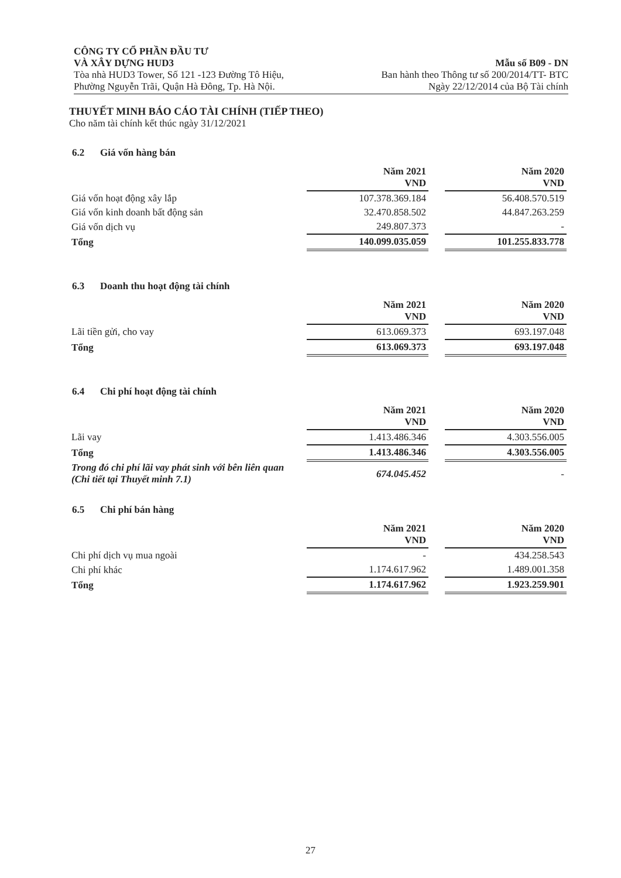CÔNG TY CỔ PHẦN ĐẦU TƯ
VÀ XÂY DỰNG HUD3 Mẫu số B09 - DN
Tòa nhà HUD3 Tower, Số 121 -123 Đường Tô Hiệu, Ban hành theo Thông tư số 200/2014/TT- BTC
Phường Nguyễn Trãi, Quận Hà Đông, Tp. Hà Nội. Ngày 22/12/2014 của Bộ Tài chính
THUYẾT MINH BÁO CÁO TÀI CHÍNH (TIẾP THEO)
Cho năm tài chính kết thúc ngày 31/12/2021
6.2 Giá vốn hàng bán
| | Năm 2021 VND | | Năm 2020 VND |
| Giá vốn hoạt động xây lắp | 107.378.369.184 | | 56.408.570.519 |
| Giá vốn kinh doanh bất động sản | 32.470.858.502 | | 44.847.263.259 |
| Giá vốn dịch vụ | 249.807.373 | | - |
| Tổng | 140.099.035.059 | | 101.255.833.778 |
6.3 Doanh thu hoạt động tài chính
| | Năm 2021 VND | | Năm 2020 VND |
| Lãi tiền gửi, cho vay | 613.069.373 | | 693.197.048 |
| Tổng | 613.069.373 | | 693.197.048 |
6.4 Chi phí hoạt động tài chính
| | Năm 2021 VND | | Năm 2020 VND |
| Lãi vay | 1.413.486.346 | | 4.303.556.005 |
| Tổng | 1.413.486.346 | | 4.303.556.005 |
| Trong đó chi phí lãi vay phát sinh với bên liên quan (Chi tiết tại Thuyết minh 7.1) | 674.045.452 | | - |
6.5 Chi phí bán hàng
| | Năm 2021 VND | | Năm 2020 VND |
| Chi phí dịch vụ mua ngoài | - | | 434.258.543 |
| Chi phí khác | 1.174.617.962 | | 1.489.001.358 |
| Tổng | 1.174.617.962 | | 1.923.259.901 |
27